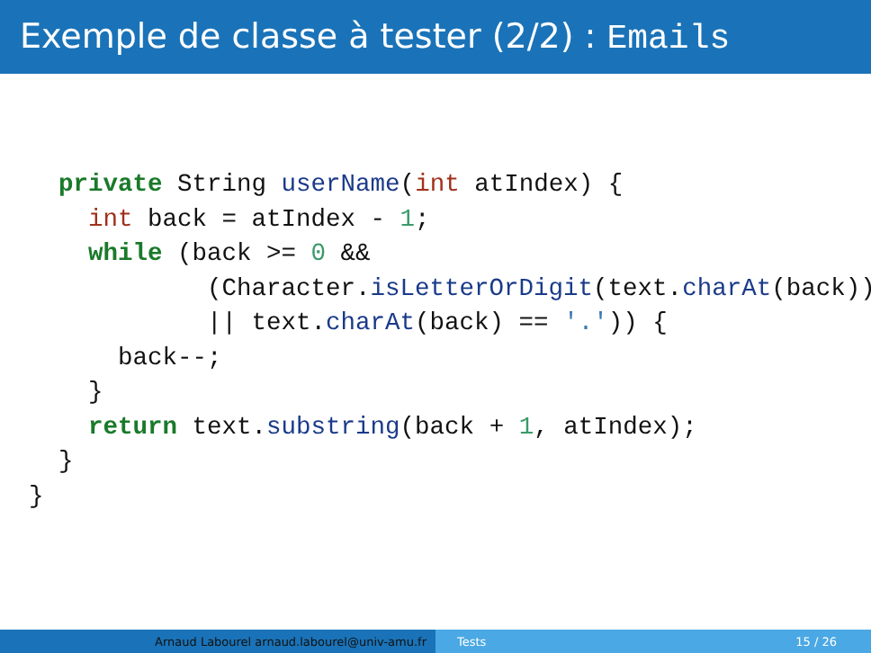Exemple de classe à tester (2/2) : Emails
  private String userName(int atIndex) {
    int back = atIndex - 1;
    while (back >= 0 &&
            (Character.isLetterOrDigit(text.charAt(back))
            || text.charAt(back) == '.')) {
      back--;
    }
    return text.substring(back + 1, atIndex);
  }
}
Arnaud Labourel arnaud.labourel@univ-amu.fr Tests 15 / 26